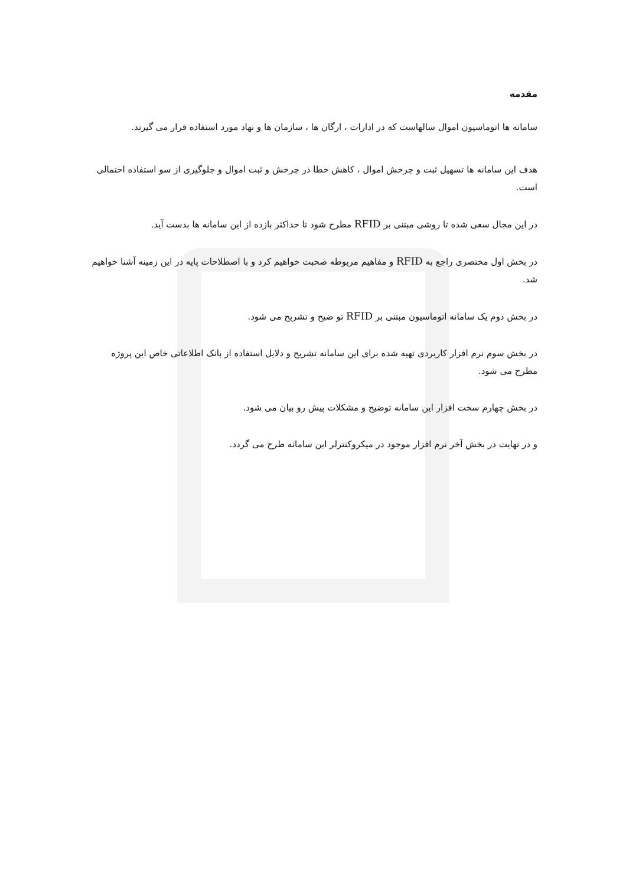مقدمه
سامانه ها اتوماسیون اموال سالهاست که در ادارات ، ارگان ها ، سازمان ها و نهاد مورد استفاده قرار می گیرند.
هدف این سامانه ها تسهیل ثبت و چرخش اموال ، کاهش خطا در چرخش و ثبت اموال و جلوگیری از سو استفاده احتمالی است.
در این مجال سعی شده تا روشی مبتنی بر RFID مطرح شود تا حداکثر بازده از این سامانه ها بدست آید.
در بخش اول مختصری راجع به RFID و مفاهیم مربوطه صحبت خواهیم کرد و با اصطلاحات پایه در این زمینه آشنا خواهیم شد.
در بخش دوم یک سامانه اتوماسیون مبتنی بر RFID تو ضیح و تشریح می شود.
در بخش سوم نرم افزار کاربردی تهیه شده برای این سامانه تشریح و دلایل استفاده از بانک اطلاعاتی خاص این پروژه مطرح می شود.
در بخش چهارم سخت افزار این سامانه توضیح و مشکلات پیش رو بیان می شود.
و در نهایت در بخش آخر نرم افزار موجود در میکروکنترلر این سامانه طرح می گردد.